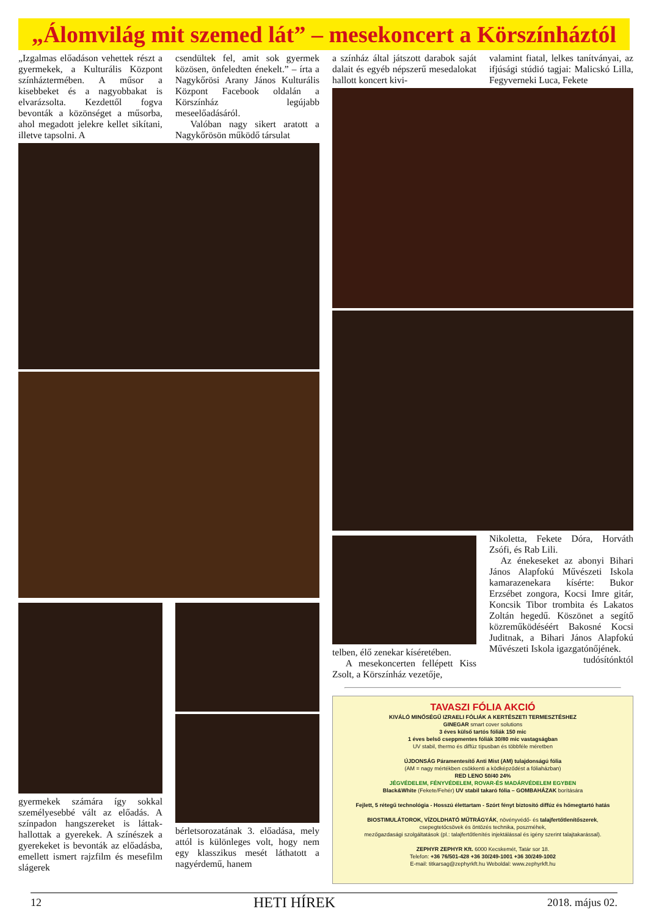„Álomvilág mit szemed lát” – mesekoncert a Körszínháztól
„Izgalmas előadáson vehettek részt a gyermekek, a Kulturális Központ színháztermében. A műsor a kisebbeket és a nagyobbakat is elvarázsolta. Kezdettől fogva bevonták a közönséget a műsorba, ahol megadott jelekre kellet sikítani, illetve tapsolni. A
csendültek fel, amit sok gyermek közösen, önfeledten énekelt.” – írta a Nagykőrösi Arany János Kulturális Központ Facebook oldalán a Körszínház legújabb meseelőadásáról.
Valóban nagy sikert aratott a Nagykőrösön működő társulat
gyermekek számára így sokkal személyesebbé vált az előadás. A színpadon hangszereket is láttak- hallottak a gyerekek. A színészek a gyerekeket is bevonták az előadásba, emellett ismert rajzfilm és mesefilm slágerek
bérletsorozatának 3. előadása, mely attól is különleges volt, hogy nem egy klasszikus mesét láthatott a nagyérdemű, hanem
a színház által játszott darabok saját dalait és egyéb népszerű mesedalokat hallott koncert kivi-
valamint fiatal, lelkes tanítványai, az ifjúsági stúdió tagjai: Malicskó Lilla, Fegyverneki Luca, Fekete
telben, élő zenekar kíséretében.
A mesekoncerten fellépett Kiss Zsolt, a Körszínház vezetője,
Nikoletta, Fekete Dóra, Horváth Zsófi, és Rab Lili.
Az énekeseket az abonyi Bihari János Alapfokú Művészeti Iskola kamarazenekara kísérte: Bukor Erzsébet zongora, Kocsi Imre gitár, Koncsik Tibor trombita és Lakatos Zoltán hegedű. Köszönet a segítő közreműködéséért Bakosné Kocsi Juditnak, a Bihari János Alapfokú Művészeti Iskola igazgatónőjének.
tudósítónktól
TAVASZI FÓLIA AKCIÓ
KIVÁLÓ MINŐSÉGŰ IZRAELI FÓLIÁK A KERTÉSZETI TERMESZTÉSHEZ
GINEGAR smart cover solutions
3 éves külső tartós fóliák 150 mic
1 éves belső cseppmentes fóliák 30/80 mic vastagságban
UV stabil, thermo és diffúz típusban és többféle méretben
ÚJDONSÁG Páramentesítő Anti Mist (AM) tulajdonságú fólia
(AM = nagy mértékben csökkenti a ködképződést a fóliaházban)
RED LENO 50/40 24%
JÉGVÉDELEM, FÉNYVÉDELEM, ROVAR-ÉS MADÁRVÉDELEM EGYBEN
Black&White (Fekete/Fehér) UV stabil takaró fólia – GOMBAHÁZAK borítására
Fejlett, 5 rétegű technológia - Hosszú élettartam - Szórt fényt biztosító diffúz és hőmegtartó hatás
BIOSTIMULÁTOROK, VÍZOLDHATÓ MŰTRÁGYÁK, növényvédő- és talajfertőtlenítőszerek,
csepegtetőcsövek és öntözés technika, poszméhek,
mezőgazdasági szolgáltatások (pl.: talajfertőtlenítés injektálással és igény szerint talajtakarással).
ZEPHYR ZEPHYR Kft. 6000 Kecskemét, Tatár sor 18.
Telefon: +36 76/501-428 +36 30/249-1001 +36 30/249-1002
E-mail: titkarsag@zephyrkft.hu Weboldal: www.zephyrkft.hu
12 HETI HÍREK 2018. május 02.